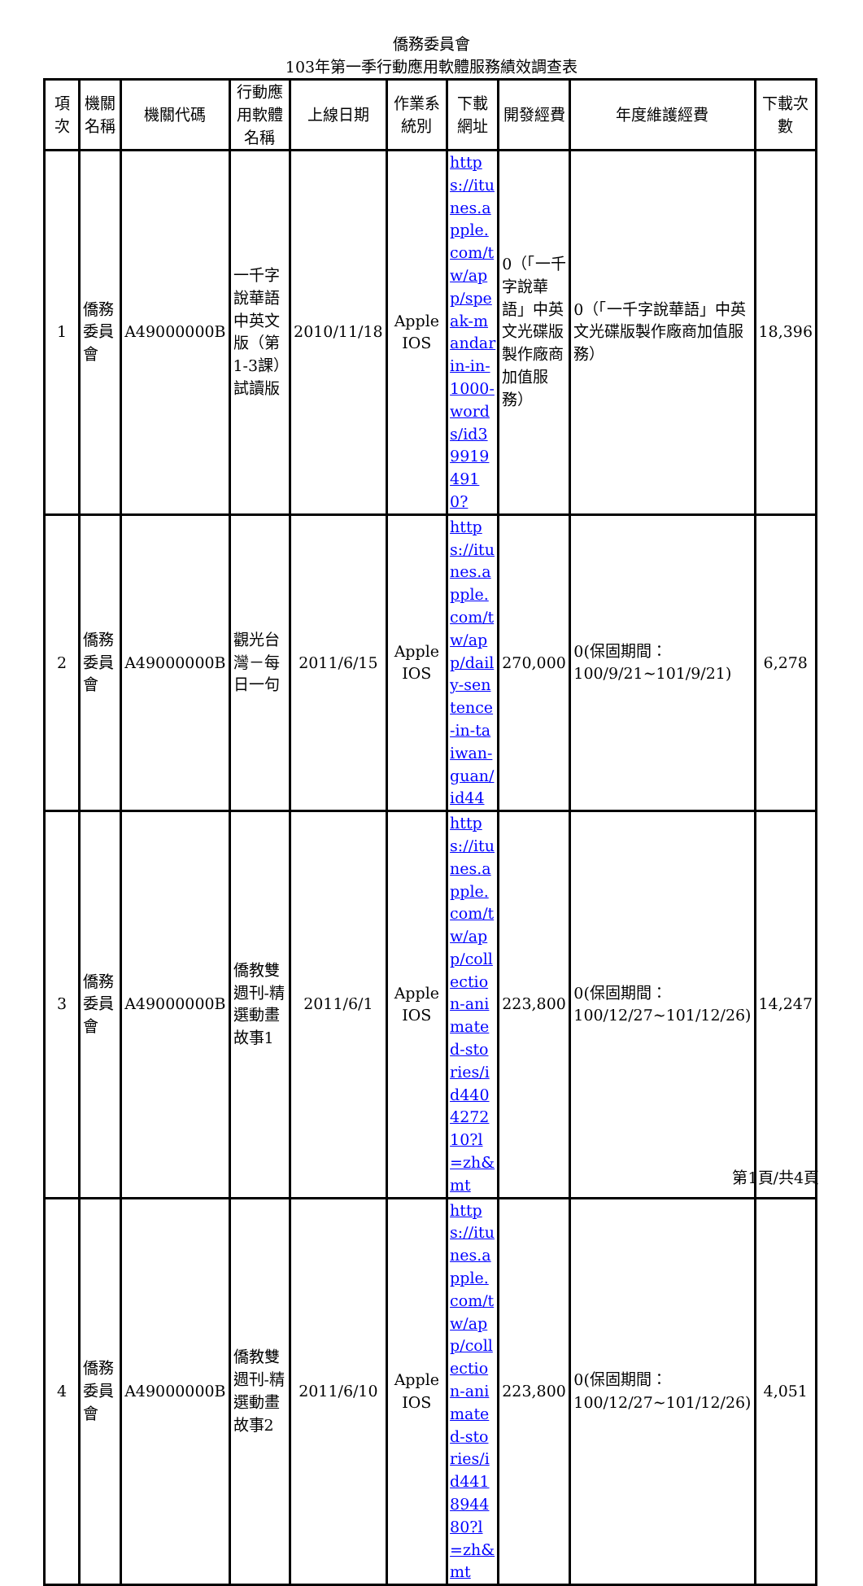僑務委員會
103年第一季行動應用軟體服務績效調查表
| 項次 | 機關名稱 | 機關代碼 | 行動應用軟體名稱 | 上線日期 | 作業系統別 | 下載網址 | 開發經費 | 年度維護經費 | 下載次數 |
| --- | --- | --- | --- | --- | --- | --- | --- | --- | --- |
| 1 | 僑務委員會 | A49000000B | 一千字說華語中英文版（第1-3課）試讀版 | 2010/11/18 | Apple IOS | https://itunes.apple.com/tw/app/speak-mandarin-in-1000-words/id399194910? | 0（「一千字說華語」中英文光碟版製作廠商加值服務） | 0（「一千字說華語」中英文光碟版製作廠商加值服務） | 18,396 |
| 2 | 僑務委員會 | A49000000B | 觀光台灣－每日一句 | 2011/6/15 | Apple IOS | https://itunes.apple.com/tw/app/daily-sentence-in-taiwan-guan/id44 | 270,000 | 0(保固期間：100/9/21~101/9/21) | 6,278 |
| 3 | 僑務委員會 | A49000000B | 僑教雙週刊-精選動畫故事1 | 2011/6/1 | Apple IOS | https://itunes.apple.com/tw/app/collection-animated-stories/id440427210?l=zh&mt | 223,800 | 0(保固期間：100/12/27~101/12/26) | 14,247 |
| 4 | 僑務委員會 | A49000000B | 僑教雙週刊-精選動畫故事2 | 2011/6/10 | Apple IOS | https://itunes.apple.com/tw/app/collection-animated-stories/id441894480?l=zh&mt | 223,800 | 0(保固期間：100/12/27~101/12/26) | 4,051 |
第1頁/共4頁